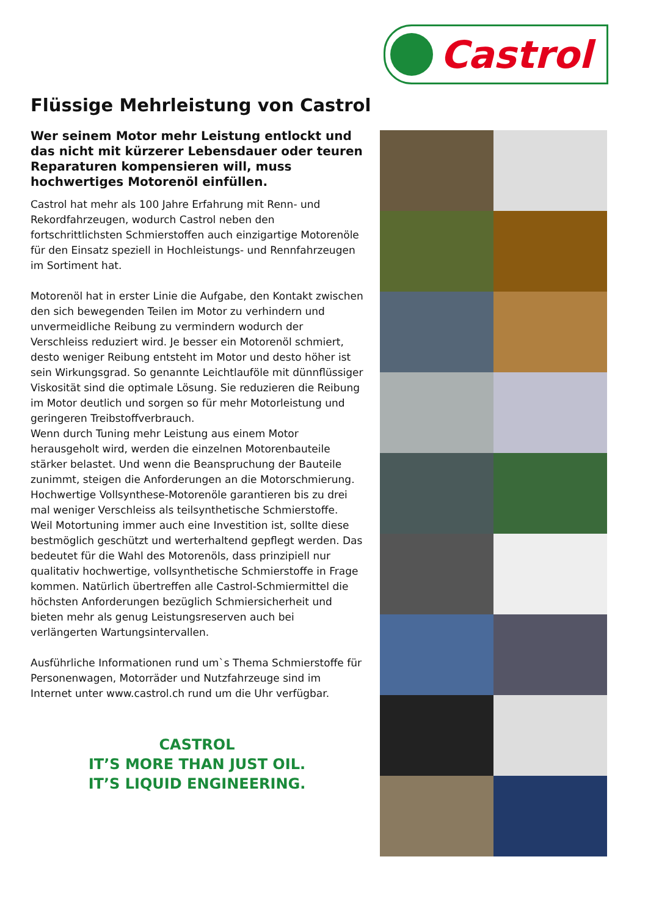Castrol
Flüssige Mehrleistung von Castrol
Wer seinem Motor mehr Leistung entlockt und das nicht mit kürzerer Lebensdauer oder teuren Reparaturen kompensieren will, muss hochwertiges Motorenöl einfüllen.
Castrol hat mehr als 100 Jahre Erfahrung mit Renn- und Rekordfahrzeugen, wodurch Castrol neben den fortschrittlichsten Schmierstoffen auch einzigartige Motorenöle für den Einsatz speziell in Hochleistungs- und Rennfahrzeugen im Sortiment hat.
Motorenöl hat in erster Linie die Aufgabe, den Kontakt zwischen den sich bewegenden Teilen im Motor zu verhindern und unvermeidliche Reibung zu vermindern wodurch der Verschleiss reduziert wird. Je besser ein Motorenöl schmiert, desto weniger Reibung entsteht im Motor und desto höher ist sein Wirkungsgrad. So genannte Leichtlauföle mit dünnflüssiger Viskosität sind die optimale Lösung. Sie reduzieren die Reibung im Motor deutlich und sorgen so für mehr Motorleistung und geringeren Treibstoffverbrauch.
Wenn durch Tuning mehr Leistung aus einem Motor herausgeholt wird, werden die einzelnen Motorenbauteile stärker belastet. Und wenn die Beanspruchung der Bauteile zunimmt, steigen die Anforderungen an die Motorschmierung. Hochwertige Vollsynthese-Motorenöle garantieren bis zu drei mal weniger Verschleiss als teilsynthetische Schmierstoffe.
Weil Motortuning immer auch eine Investition ist, sollte diese bestmöglich geschützt und werterhaltend gepflegt werden. Das bedeutet für die Wahl des Motorenöls, dass prinzipiell nur qualitativ hochwertige, vollsynthetische Schmierstoffe in Frage kommen. Natürlich übertreffen alle Castrol-Schmiermittel die höchsten Anforderungen bezüglich Schmiersicherheit und bieten mehr als genug Leistungsreserven auch bei verlängerten Wartungsintervallen.
Ausführliche Informationen rund um`s Thema Schmierstoffe für Personenwagen, Motorräder und Nutzfahrzeuge sind im Internet unter www.castrol.ch rund um die Uhr verfügbar.
CASTROL
IT’S MORE THAN JUST OIL.
IT’S LIQUID ENGINEERING.